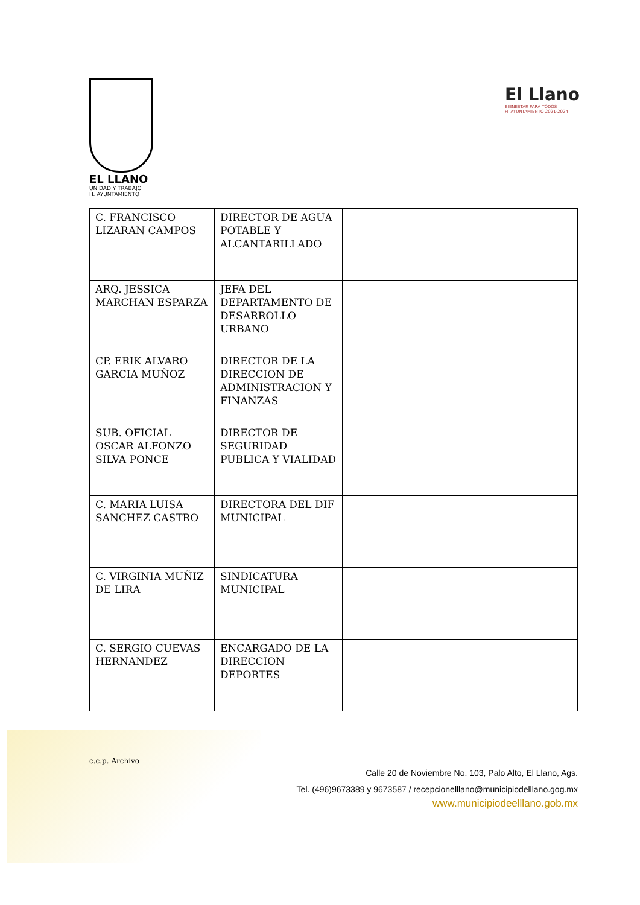EL LLANO
UNIDAD Y TRABAJO
H. AYUNTAMIENTO
El Llano
BIENESTAR PARA TODOS
H. AYUNTAMIENTO 2021-2024
| C. FRANCISCO LIZARAN CAMPOS | DIRECTOR DE AGUA POTABLE Y ALCANTARILLADO | | |
| ARQ. JESSICA MARCHAN ESPARZA | JEFA DEL DEPARTAMENTO DE DESARROLLO URBANO | | |
| CP. ERIK ALVARO GARCIA MUÑOZ | DIRECTOR DE LA DIRECCION DE ADMINISTRACION Y FINANZAS | | |
| SUB. OFICIAL OSCAR ALFONZO SILVA PONCE | DIRECTOR DE SEGURIDAD PUBLICA Y VIALIDAD | | |
| C. MARIA LUISA SANCHEZ CASTRO | DIRECTORA DEL DIF MUNICIPAL | | |
| C. VIRGINIA MUÑIZ DE LIRA | SINDICATURA MUNICIPAL | | |
| C. SERGIO CUEVAS HERNANDEZ | ENCARGADO DE LA DIRECCION DEPORTES | | |
c.c.p. Archivo
Calle 20 de Noviembre No. 103, Palo Alto, El Llano, Ags.
Tel. (496)9673389 y 9673587 / recepcionelllano@municipiodelllano.gog.mx
www.municipiodeelllano.gob.mx